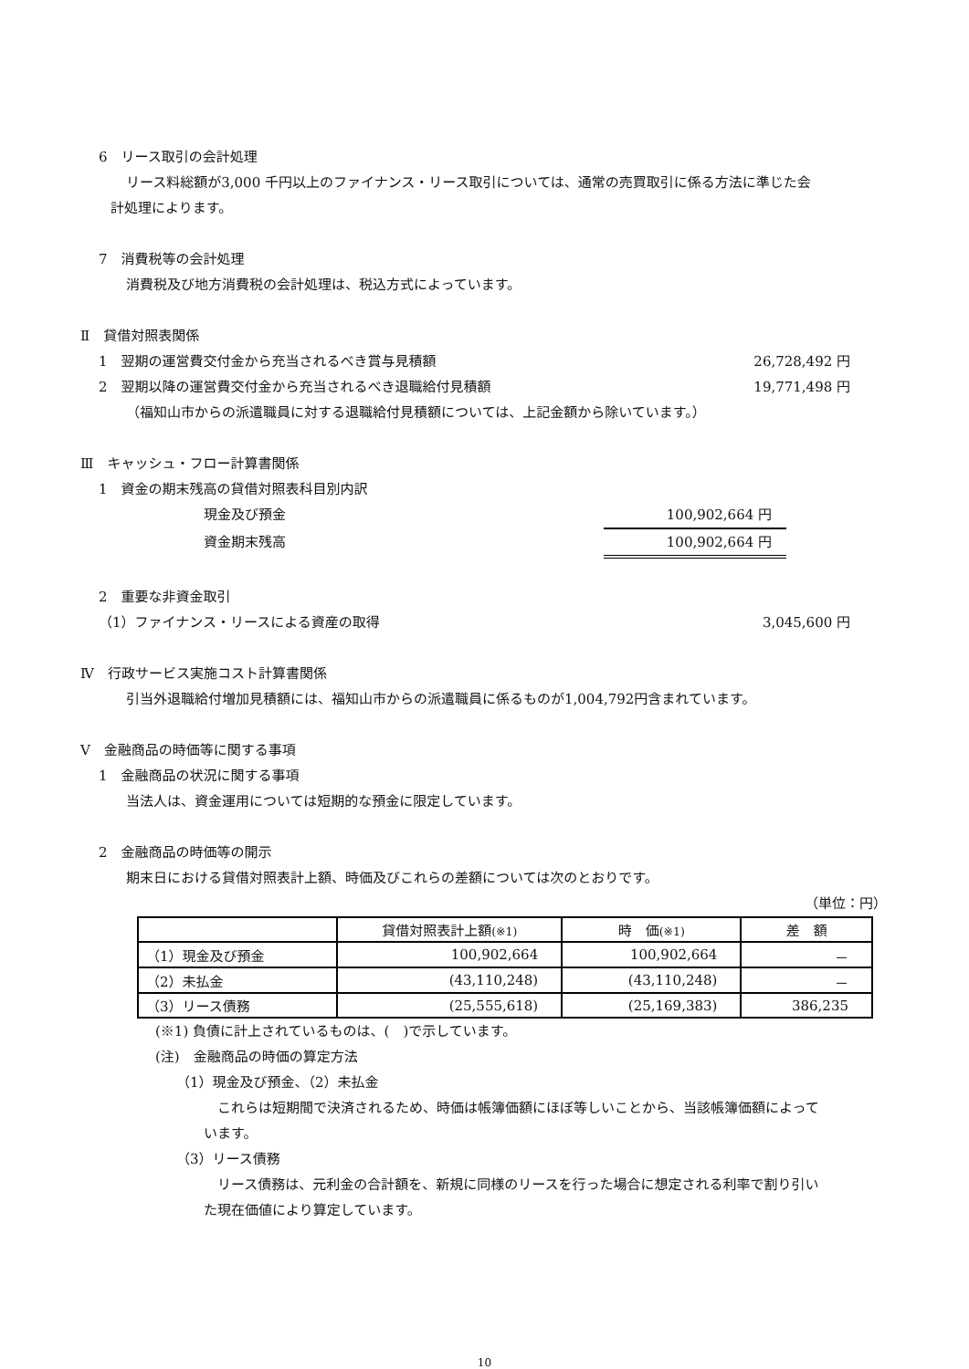6　リース取引の会計処理
リース料総額が3,000 千円以上のファイナンス・リース取引については、通常の売買取引に係る方法に準じた会
計処理によります。
7　消費税等の会計処理
消費税及び地方消費税の会計処理は、税込方式によっています。
Ⅱ　貸借対照表関係
1　翌期の運営費交付金から充当されるべき賞与見積額 26,728,492 円
2　翌期以降の運営費交付金から充当されるべき退職給付見積額 19,771,498 円
（福知山市からの派遣職員に対する退職給付見積額については、上記金額から除いています。）
Ⅲ　キャッシュ・フロー計算書関係
1　資金の期末残高の貸借対照表科目別内訳
現金及び預金 100,902,664 円
資金期末残高 100,902,664 円
2　重要な非資金取引
（1）ファイナンス・リースによる資産の取得 3,045,600 円
Ⅳ　行政サービス実施コスト計算書関係
引当外退職給付増加見積額には、福知山市からの派遣職員に係るものが1,004,792円含まれています。
Ⅴ　金融商品の時価等に関する事項
1　金融商品の状況に関する事項
当法人は、資金運用については短期的な預金に限定しています。
2　金融商品の時価等の開示
期末日における貸借対照表計上額、時価及びこれらの差額については次のとおりです。
（単位：円）
| | 貸借対照表計上額 (※1) | 時 価 (※1) | 差 額 |
| --- | --- | --- | --- |
| （1）現金及び預金 | 100,902,664 | 100,902,664 | － |
| （2）未払金 | (43,110,248) | (43,110,248) | － |
| （3）リース債務 | (25,555,618) | (25,169,383) | 386,235 |
(※1) 負債に計上されているものは、(　)で示しています。
(注)　金融商品の時価の算定方法
（1）現金及び預金、（2）未払金
これらは短期間で決済されるため、時価は帳簿価額にほぼ等しいことから、当該帳簿価額によって
います。
（3）リース債務
リース債務は、元利金の合計額を、新規に同様のリースを行った場合に想定される利率で割り引い
た現在価値により算定しています。
10